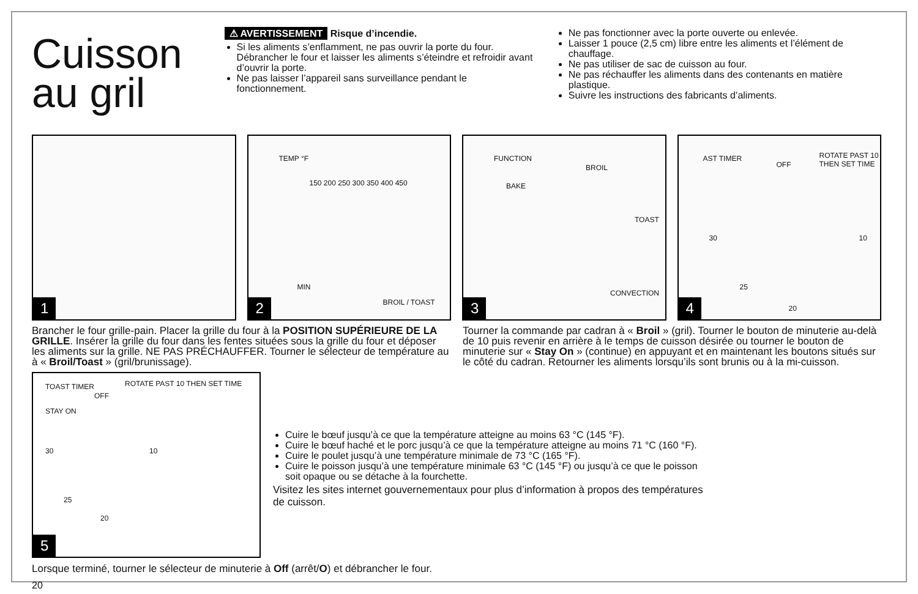Cuisson au gril
⚠ AVERTISSEMENT Risque d’incendie.
Si les aliments s’enflamment, ne pas ouvrir la porte du four. Débrancher le four et laisser les aliments s’éteindre et refroidir avant d’ouvrir la porte.
Ne pas laisser l’appareil sans surveillance pendant le fonctionnement.
Ne pas fonctionner avec la porte ouverte ou enlevée.
Laisser 1 pouce (2,5 cm) libre entre les aliments et l’élément de chauffage.
Ne pas utiliser de sac de cuisson au four.
Ne pas réchauffer les aliments dans des contenants en matière plastique.
Suivre les instructions des fabricants d’aliments.
1
TEMP °F
150 200 250 300 350 400 450
MIN
BROIL / TOAST 2
FUNCTION
BROIL
BAKE
TOAST
CONVECTION
3
AST TIMER
OFF
ROTATE PAST 10 THEN SET TIME
30 10
25
20 4
Brancher le four grille-pain. Placer la grille du four à la POSITION SUPÉRIEURE DE LA GRILLE. Insérer la grille du four dans les fentes situées sous la grille du four et déposer les aliments sur la grille. NE PAS PRÉCHAUFFER. Tourner le sélecteur de température au à « Broil/Toast » (gril/brunissage).
Tourner la commande par cadran à « Broil » (gril). Tourner le bouton de minuterie au-delà de 10 puis revenir en arrière à le temps de cuisson désirée ou tourner le bouton de minuterie sur « Stay On » (continue) en appuyant et en maintenant les boutons situés sur le côté du cadran. Retourner les aliments lorsqu’ils sont brunis ou à la mi-cuisson.
TOAST TIMER
OFF
ROTATE PAST 10 THEN SET TIME
STAY ON
30 10
25
20
5
Cuire le bœuf jusqu’à ce que la température atteigne au moins 63 °C (145 °F).
Cuire le bœuf haché et le porc jusqu’à ce que la température atteigne au moins 71 °C (160 °F).
Cuire le poulet jusqu’à une température minimale de 73 °C (165 °F).
Cuire le poisson jusqu’à une température minimale 63 °C (145 °F) ou jusqu’à ce que le poisson soit opaque ou se détache à la fourchette.
Visitez les sites internet gouvernementaux pour plus d’information à propos des températures de cuisson.
Lorsque terminé, tourner le sélecteur de minuterie à Off (arrêt/O) et débrancher le four.
20